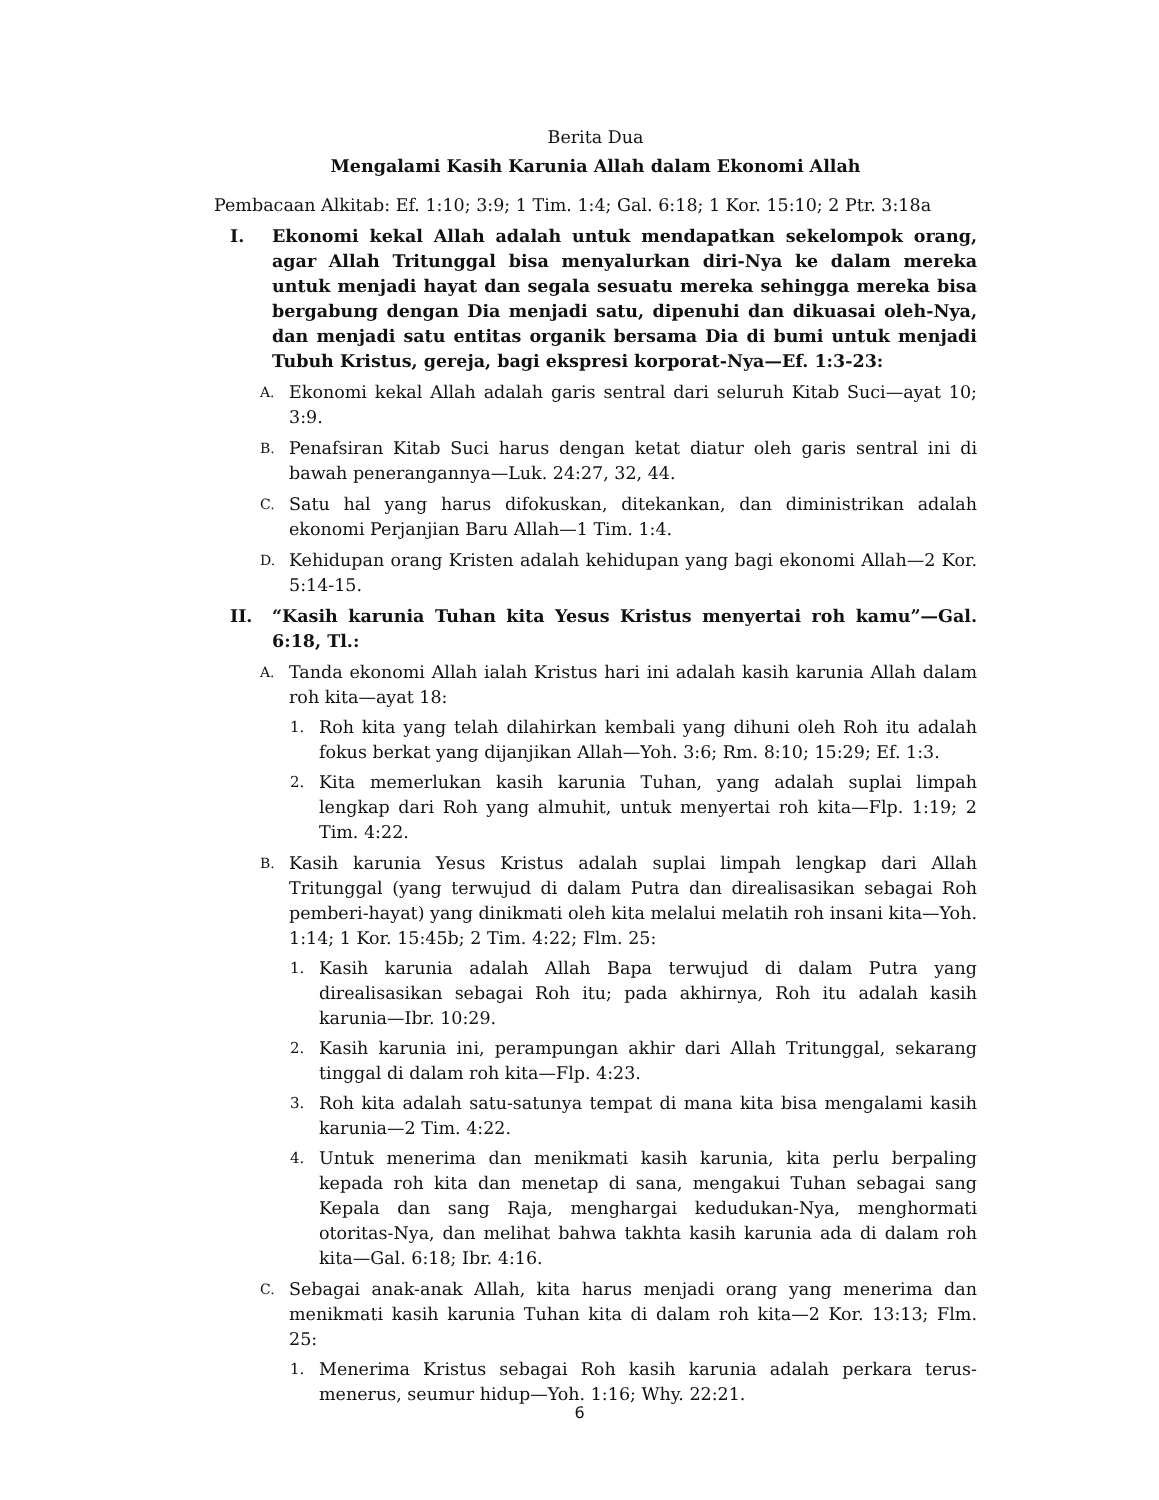Berita Dua
Mengalami Kasih Karunia Allah dalam Ekonomi Allah
Pembacaan Alkitab: Ef. 1:10; 3:9; 1 Tim. 1:4; Gal. 6:18; 1 Kor. 15:10; 2 Ptr. 3:18a
I. Ekonomi kekal Allah adalah untuk mendapatkan sekelompok orang, agar Allah Tritunggal bisa menyalurkan diri-Nya ke dalam mereka untuk menjadi hayat dan segala sesuatu mereka sehingga mereka bisa bergabung dengan Dia menjadi satu, dipenuhi dan dikuasai oleh-Nya, dan menjadi satu entitas organik bersama Dia di bumi untuk menjadi Tubuh Kristus, gereja, bagi ekspresi korporat-Nya—Ef. 1:3-23:
A. Ekonomi kekal Allah adalah garis sentral dari seluruh Kitab Suci—ayat 10; 3:9.
B. Penafsiran Kitab Suci harus dengan ketat diatur oleh garis sentral ini di bawah penerangannya—Luk. 24:27, 32, 44.
C. Satu hal yang harus difokuskan, ditekankan, dan diministrikan adalah ekonomi Perjanjian Baru Allah—1 Tim. 1:4.
D. Kehidupan orang Kristen adalah kehidupan yang bagi ekonomi Allah—2 Kor. 5:14-15.
II. “Kasih karunia Tuhan kita Yesus Kristus menyertai roh kamu”—Gal. 6:18, Tl.:
A. Tanda ekonomi Allah ialah Kristus hari ini adalah kasih karunia Allah dalam roh kita—ayat 18:
1. Roh kita yang telah dilahirkan kembali yang dihuni oleh Roh itu adalah fokus berkat yang dijanjikan Allah—Yoh. 3:6; Rm. 8:10; 15:29; Ef. 1:3.
2. Kita memerlukan kasih karunia Tuhan, yang adalah suplai limpah lengkap dari Roh yang almuhit, untuk menyertai roh kita—Flp. 1:19; 2 Tim. 4:22.
B. Kasih karunia Yesus Kristus adalah suplai limpah lengkap dari Allah Tritunggal (yang terwujud di dalam Putra dan direalisasikan sebagai Roh pemberi-hayat) yang dinikmati oleh kita melalui melatih roh insani kita—Yoh. 1:14; 1 Kor. 15:45b; 2 Tim. 4:22; Flm. 25:
1. Kasih karunia adalah Allah Bapa terwujud di dalam Putra yang direalisasikan sebagai Roh itu; pada akhirnya, Roh itu adalah kasih karunia—Ibr. 10:29.
2. Kasih karunia ini, perampungan akhir dari Allah Tritunggal, sekarang tinggal di dalam roh kita—Flp. 4:23.
3. Roh kita adalah satu-satunya tempat di mana kita bisa mengalami kasih karunia—2 Tim. 4:22.
4. Untuk menerima dan menikmati kasih karunia, kita perlu berpaling kepada roh kita dan menetap di sana, mengakui Tuhan sebagai sang Kepala dan sang Raja, menghargai kedudukan-Nya, menghormati otoritas-Nya, dan melihat bahwa takhta kasih karunia ada di dalam roh kita—Gal. 6:18; Ibr. 4:16.
C. Sebagai anak-anak Allah, kita harus menjadi orang yang menerima dan menikmati kasih karunia Tuhan kita di dalam roh kita—2 Kor. 13:13; Flm. 25:
1. Menerima Kristus sebagai Roh kasih karunia adalah perkara terus-menerus, seumur hidup—Yoh. 1:16; Why. 22:21.
6